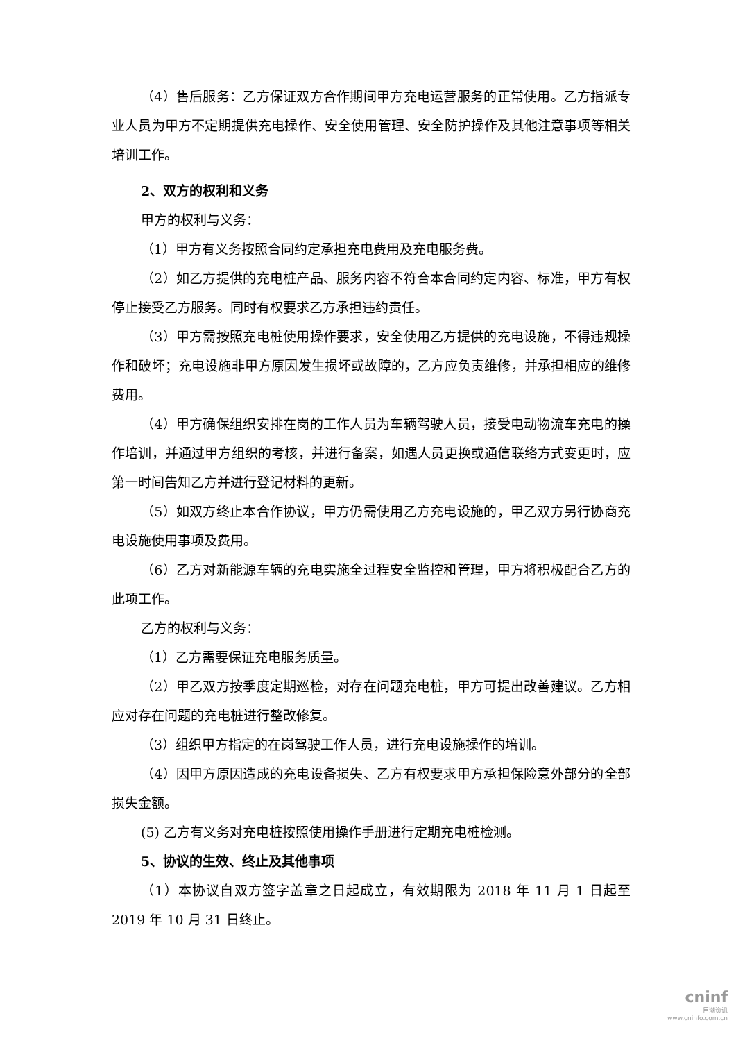（4）售后服务：乙方保证双方合作期间甲方充电运营服务的正常使用。乙方指派专业人员为甲方不定期提供充电操作、安全使用管理、安全防护操作及其他注意事项等相关培训工作。
2、双方的权利和义务
甲方的权利与义务：
（1）甲方有义务按照合同约定承担充电费用及充电服务费。
（2）如乙方提供的充电桩产品、服务内容不符合本合同约定内容、标准，甲方有权停止接受乙方服务。同时有权要求乙方承担违约责任。
（3）甲方需按照充电桩使用操作要求，安全使用乙方提供的充电设施，不得违规操作和破坏；充电设施非甲方原因发生损坏或故障的，乙方应负责维修，并承担相应的维修费用。
（4）甲方确保组织安排在岗的工作人员为车辆驾驶人员，接受电动物流车充电的操作培训，并通过甲方组织的考核，并进行备案，如遇人员更换或通信联络方式变更时，应第一时间告知乙方并进行登记材料的更新。
（5）如双方终止本合作协议，甲方仍需使用乙方充电设施的，甲乙双方另行协商充电设施使用事项及费用。
（6）乙方对新能源车辆的充电实施全过程安全监控和管理，甲方将积极配合乙方的此项工作。
乙方的权利与义务：
（1）乙方需要保证充电服务质量。
（2）甲乙双方按季度定期巡检，对存在问题充电桩，甲方可提出改善建议。乙方相应对存在问题的充电桩进行整改修复。
（3）组织甲方指定的在岗驾驶工作人员，进行充电设施操作的培训。
（4）因甲方原因造成的充电设备损失、乙方有权要求甲方承担保险意外部分的全部损失金额。
(5) 乙方有义务对充电桩按照使用操作手册进行定期充电桩检测。
5、协议的生效、终止及其他事项
（1）本协议自双方签字盖章之日起成立，有效期限为 2018 年 11 月 1 日起至 2019 年 10 月 31 日终止。
cninf
巨潮资讯
www.cninfo.com.cn